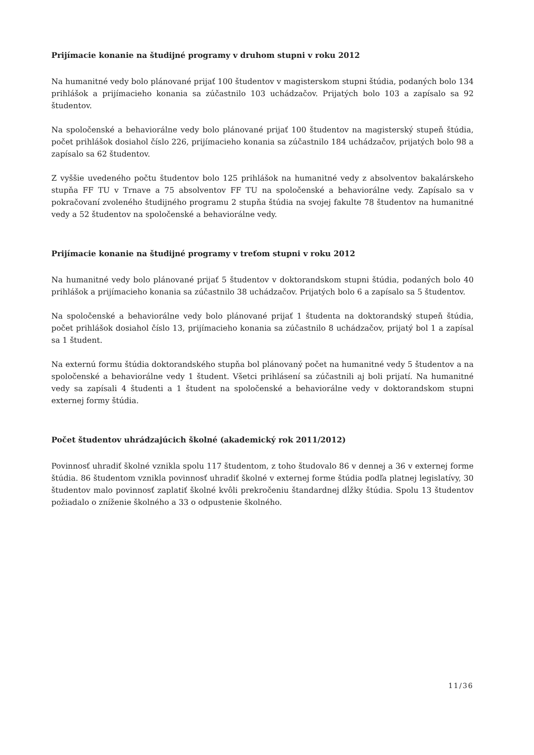Prijímacie konanie na študijné programy v druhom stupni v roku 2012
Na humanitné vedy bolo plánované prijať 100 študentov v magisterskom stupni štúdia, podaných bolo 134 prihlášok a prijímacieho konania sa zúčastnilo 103 uchádzačov. Prijatých bolo 103 a zapísalo sa 92 študentov.
Na spoločenské a behaviorálne vedy bolo plánované prijať 100 študentov na magisterský stupeň štúdia, počet prihlášok dosiahol číslo 226, prijímacieho konania sa zúčastnilo 184 uchádzačov, prijatých bolo 98 a zapísalo sa 62 študentov.
Z vyššie uvedeného počtu študentov bolo 125 prihlášok na humanitné vedy z absolventov bakalárskeho stupňa FF TU v Trnave a 75 absolventov FF TU na spoločenské a behaviorálne vedy. Zapísalo sa v pokračovaní zvoleného študijného programu 2 stupňa štúdia na svojej fakulte 78 študentov na humanitné vedy a 52 študentov na spoločenské a behaviorálne vedy.
Prijímacie konanie na študijné programy v treťom stupni v roku 2012
Na humanitné vedy bolo plánované prijať 5 študentov v doktorandskom stupni štúdia, podaných bolo 40 prihlášok a prijímacieho konania sa zúčastnilo 38 uchádzačov. Prijatých bolo 6 a zapísalo sa 5 študentov.
Na spoločenské a behaviorálne vedy bolo plánované prijať 1 študenta na doktorandský stupeň štúdia, počet prihlášok dosiahol číslo 13, prijímacieho konania sa zúčastnilo 8 uchádzačov, prijatý bol 1 a zapísal sa 1 študent.
Na externú formu štúdia doktorandského stupňa bol plánovaný počet na humanitné vedy 5 študentov a na spoločenské a behaviorálne vedy 1 študent. Všetci prihlásení sa zúčastnili aj boli prijatí. Na humanitné vedy sa zapísali 4 študenti a 1 študent na spoločenské a behaviorálne vedy v doktorandskom stupni externej formy štúdia.
Počet študentov uhrádzajúcich školné (akademický rok 2011/2012)
Povinnosť uhradiť školné vznikla spolu 117 študentom, z toho študovalo 86 v dennej a 36 v externej forme štúdia. 86 študentom vznikla povinnosť uhradiť školné v externej forme štúdia podľa platnej legislatívy, 30 študentov malo povinnosť zaplatiť školné kvôli prekročeniu štandardnej dĺžky štúdia. Spolu 13 študentov požiadalo o zníženie školného a 33 o odpustenie školného.
11/36